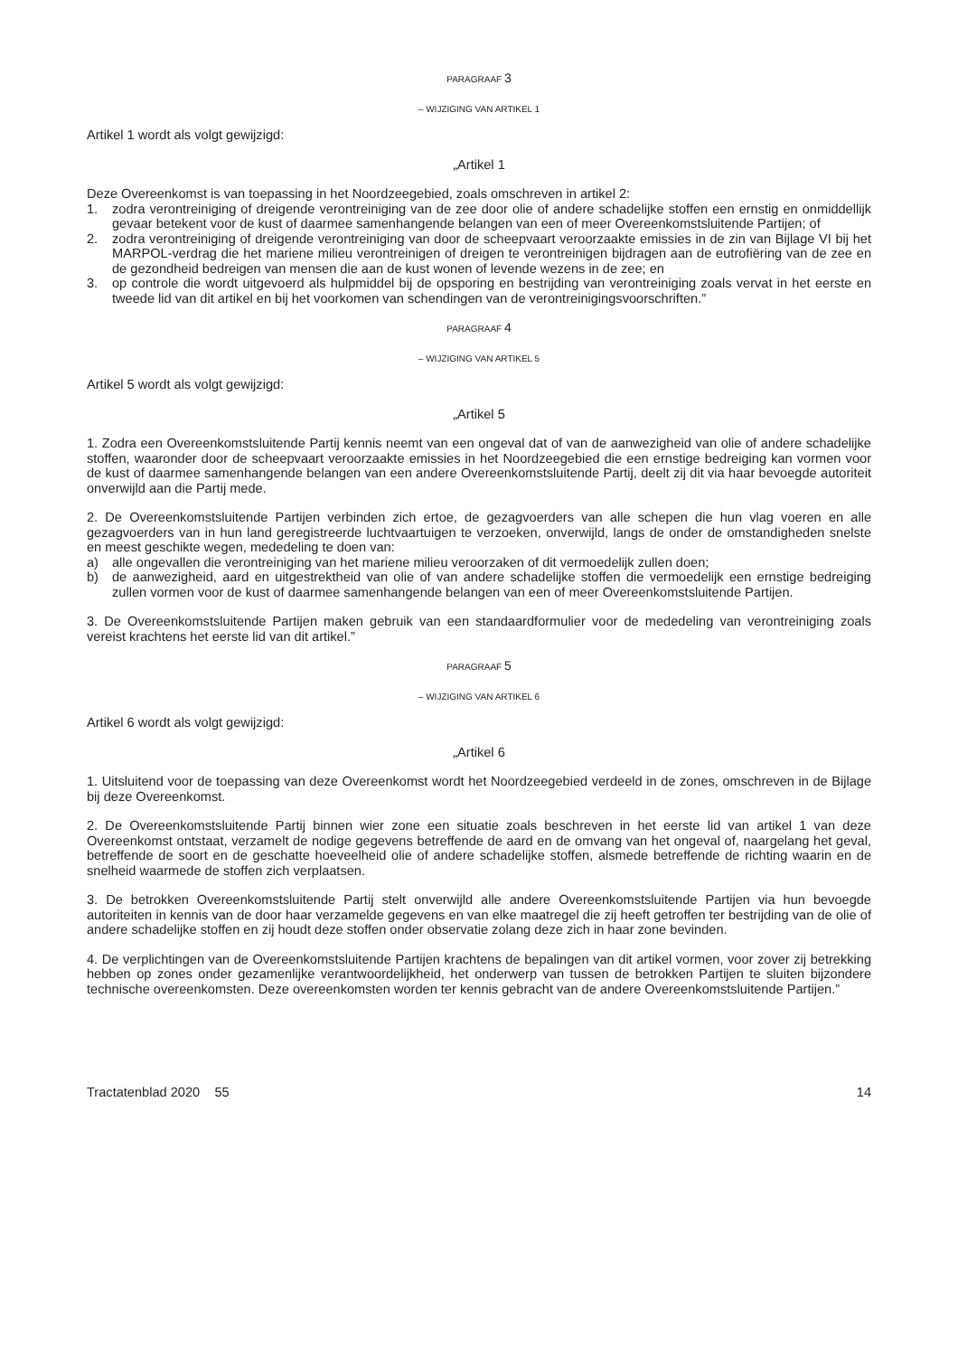PARAGRAAF 3
– WIJZIGING VAN ARTIKEL 1
Artikel 1 wordt als volgt gewijzigd:
„Artikel 1
Deze Overeenkomst is van toepassing in het Noordzeegebied, zoals omschreven in artikel 2:
1. zodra verontreiniging of dreigende verontreiniging van de zee door olie of andere schadelijke stoffen een ernstig en onmiddellijk gevaar betekent voor de kust of daarmee samenhangende belangen van een of meer Overeenkomstsluitende Partijen; of
2. zodra verontreiniging of dreigende verontreiniging van door de scheepvaart veroorzaakte emissies in de zin van Bijlage VI bij het MARPOL-verdrag die het mariene milieu verontreinigen of dreigen te verontreinigen bijdragen aan de eutrofiëring van de zee en de gezondheid bedreigen van mensen die aan de kust wonen of levende wezens in de zee; en
3. op controle die wordt uitgevoerd als hulpmiddel bij de opsporing en bestrijding van verontreiniging zoals vervat in het eerste en tweede lid van dit artikel en bij het voorkomen van schendingen van de verontreinigingsvoorschriften.”
PARAGRAAF 4
– WIJZIGING VAN ARTIKEL 5
Artikel 5 wordt als volgt gewijzigd:
„Artikel 5
1. Zodra een Overeenkomstsluitende Partij kennis neemt van een ongeval dat of van de aanwezigheid van olie of andere schadelijke stoffen, waaronder door de scheepvaart veroorzaakte emissies in het Noordzeegebied die een ernstige bedreiging kan vormen voor de kust of daarmee samenhangende belangen van een andere Overeenkomstsluitende Partij, deelt zij dit via haar bevoegde autoriteit onverwijld aan die Partij mede.
2. De Overeenkomstsluitende Partijen verbinden zich ertoe, de gezagvoerders van alle schepen die hun vlag voeren en alle gezagvoerders van in hun land geregistreerde luchtvaartuigen te verzoeken, onverwijld, langs de onder de omstandigheden snelste en meest geschikte wegen, mededeling te doen van:
a) alle ongevallen die verontreiniging van het mariene milieu veroorzaken of dit vermoedelijk zullen doen;
b) de aanwezigheid, aard en uitgestrektheid van olie of van andere schadelijke stoffen die vermoedelijk een ernstige bedreiging zullen vormen voor de kust of daarmee samenhangende belangen van een of meer Overeenkomstsluitende Partijen.
3. De Overeenkomstsluitende Partijen maken gebruik van een standaardformulier voor de mededeling van verontreiniging zoals vereist krachtens het eerste lid van dit artikel.”
PARAGRAAF 5
– WIJZIGING VAN ARTIKEL 6
Artikel 6 wordt als volgt gewijzigd:
„Artikel 6
1. Uitsluitend voor de toepassing van deze Overeenkomst wordt het Noordzeegebied verdeeld in de zones, omschreven in de Bijlage bij deze Overeenkomst.
2. De Overeenkomstsluitende Partij binnen wier zone een situatie zoals beschreven in het eerste lid van artikel 1 van deze Overeenkomst ontstaat, verzamelt de nodige gegevens betreffende de aard en de omvang van het ongeval of, naargelang het geval, betreffende de soort en de geschatte hoeveelheid olie of andere schadelijke stoffen, alsmede betreffende de richting waarin en de snelheid waarmede de stoffen zich verplaatsen.
3. De betrokken Overeenkomstsluitende Partij stelt onverwijld alle andere Overeenkomstsluitende Partijen via hun bevoegde autoriteiten in kennis van de door haar verzamelde gegevens en van elke maatregel die zij heeft getroffen ter bestrijding van de olie of andere schadelijke stoffen en zij houdt deze stoffen onder observatie zolang deze zich in haar zone bevinden.
4. De verplichtingen van de Overeenkomstsluitende Partijen krachtens de bepalingen van dit artikel vormen, voor zover zij betrekking hebben op zones onder gezamenlijke verantwoordelijkheid, het onderwerp van tussen de betrokken Partijen te sluiten bijzondere technische overeenkomsten. Deze overeenkomsten worden ter kennis gebracht van de andere Overeenkomstsluitende Partijen.”
Tractatenblad 2020 55 14